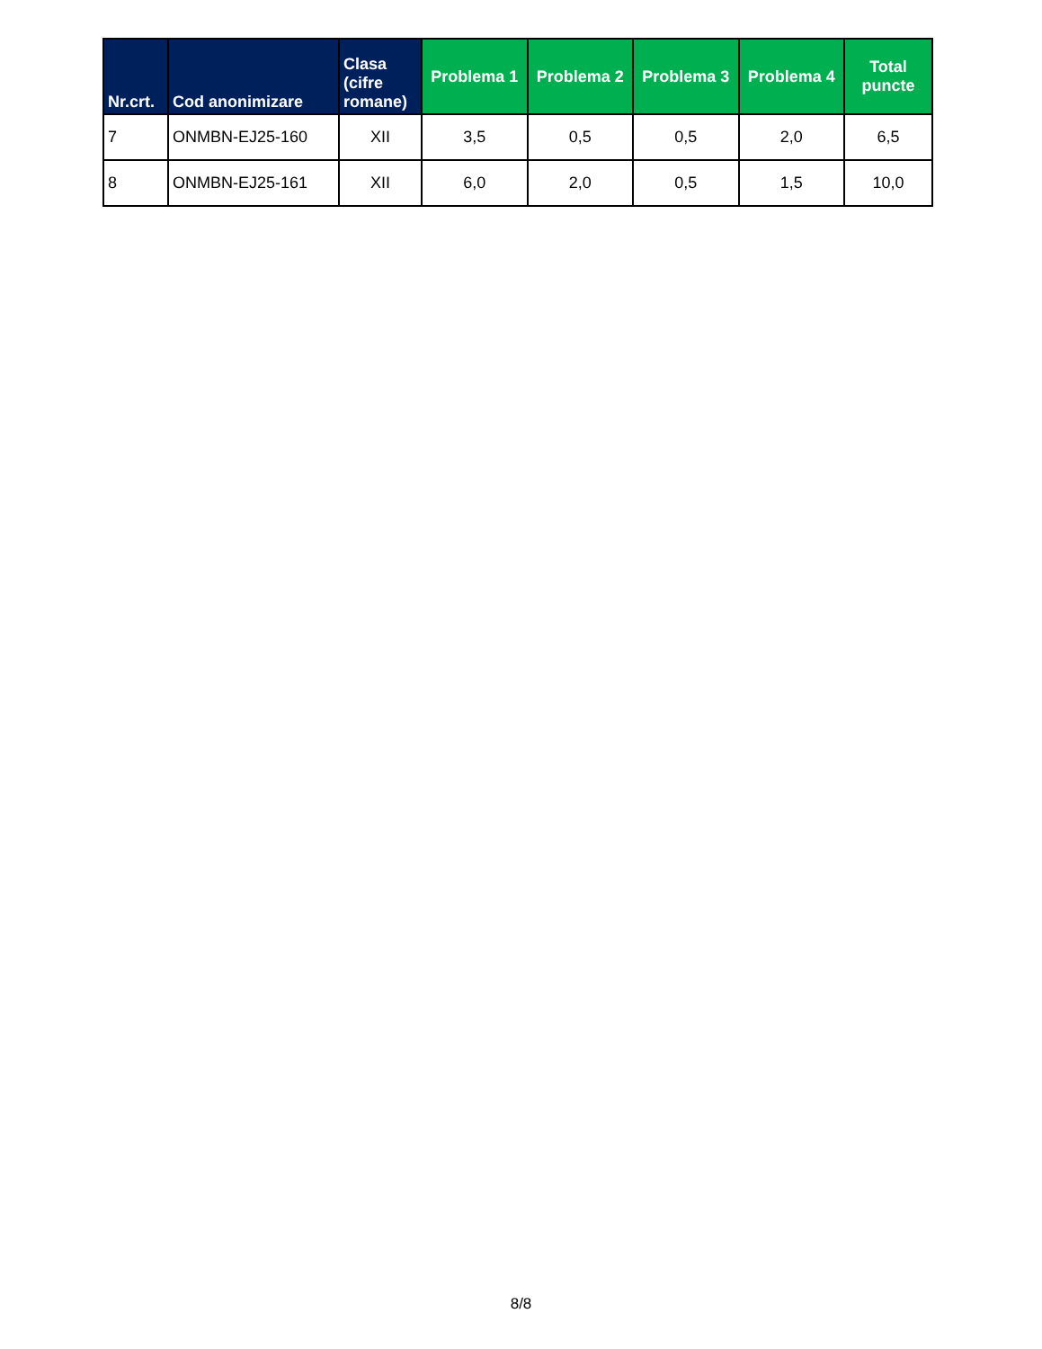| Nr.crt. | Cod anonimizare | Clasa (cifre romane) | Problema 1 | Problema 2 | Problema 3 | Problema 4 | Total puncte |
| --- | --- | --- | --- | --- | --- | --- | --- |
| 7 | ONMBN-EJ25-160 | XII | 3,5 | 0,5 | 0,5 | 2,0 | 6,5 |
| 8 | ONMBN-EJ25-161 | XII | 6,0 | 2,0 | 0,5 | 1,5 | 10,0 |
8/8